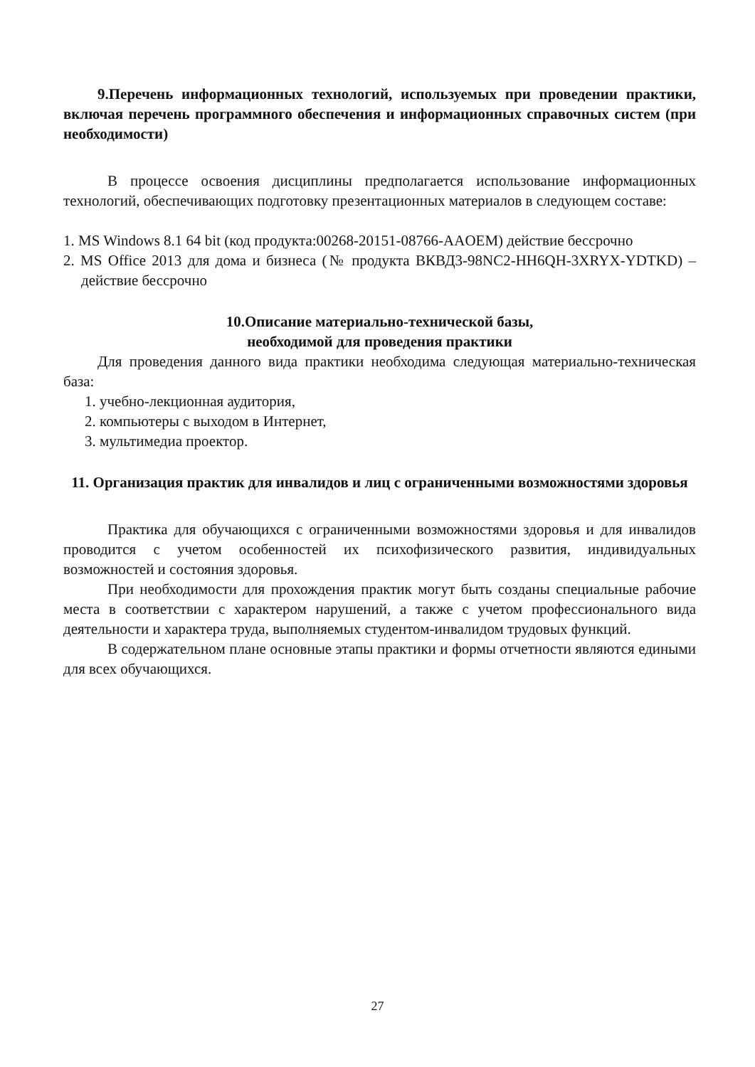9.Перечень информационных технологий, используемых при проведении практики, включая перечень программного обеспечения и информационных справочных систем (при необходимости)
В процессе освоения дисциплины предполагается использование информационных технологий, обеспечивающих подготовку презентационных материалов в следующем составе:
1. MS Windows 8.1 64 bit (код продукта:00268-20151-08766-AAOEM) действие бессрочно
2. MS Office 2013 для дома и бизнеса (№ продукта ВКВД3-98NC2-HH6QH-3XRYX-YDTKD) – действие бессрочно
10.Описание материально-технической базы,
необходимой для проведения практики
Для проведения данного вида практики необходима следующая материально-техническая база:
1. учебно-лекционная аудитория,
2. компьютеры с выходом в Интернет,
3. мультимедиа проектор.
11. Организация практик для инвалидов и лиц с ограниченными возможностями здоровья
Практика для обучающихся с ограниченными возможностями здоровья и для инвалидов проводится с учетом особенностей их психофизического развития, индивидуальных возможностей и состояния здоровья.
При необходимости для прохождения практик могут быть созданы специальные рабочие места в соответствии с характером нарушений, а также с учетом профессионального вида деятельности и характера труда, выполняемых студентом-инвалидом трудовых функций.
В содержательном плане основные этапы практики и формы отчетности являются едиными для всех обучающихся.
27